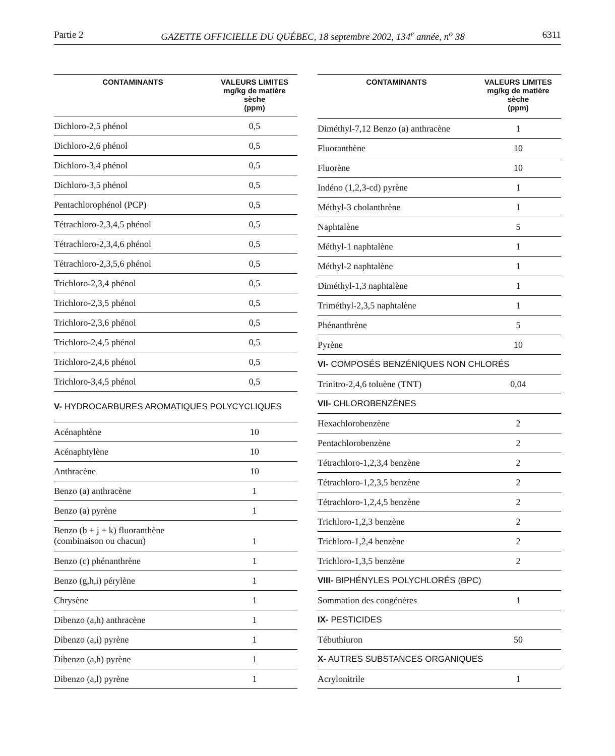Partie 2 GAZETTE OFFICIELLE DU QUÉBEC, 18 septembre 2002, 134<sup>e</sup> année, n<sup>o</sup> 38 6311
| CONTAMINANTS | VALEURS LIMITES mg/kg de matière sèche (ppm) |
| --- | --- |
| Dichloro-2,5 phénol | 0,5 |
| Dichloro-2,6 phénol | 0,5 |
| Dichloro-3,4 phénol | 0,5 |
| Dichloro-3,5 phénol | 0,5 |
| Pentachlorophénol (PCP) | 0,5 |
| Tétrachloro-2,3,4,5 phénol | 0,5 |
| Tétrachloro-2,3,4,6 phénol | 0,5 |
| Tétrachloro-2,3,5,6 phénol | 0,5 |
| Trichloro-2,3,4 phénol | 0,5 |
| Trichloro-2,3,5 phénol | 0,5 |
| Trichloro-2,3,6 phénol | 0,5 |
| Trichloro-2,4,5 phénol | 0,5 |
| Trichloro-2,4,6 phénol | 0,5 |
| Trichloro-3,4,5 phénol | 0,5 |
| V- HYDROCARBURES AROMATIQUES POLYCYCLIQUES | |
| Acénaphtène | 10 |
| Acénaphtylène | 10 |
| Anthracène | 10 |
| Benzo (a) anthracène | 1 |
| Benzo (a) pyrène | 1 |
| Benzo (b + j + k) fluoranthène (combinaison ou chacun) | 1 |
| Benzo (c) phénanthrène | 1 |
| Benzo (g,h,i) pérylène | 1 |
| Chrysène | 1 |
| Dibenzo (a,h) anthracène | 1 |
| Dibenzo (a,i) pyrène | 1 |
| Dibenzo (a,h) pyrène | 1 |
| Dibenzo (a,l) pyrène | 1 |
| CONTAMINANTS | VALEURS LIMITES mg/kg de matière sèche (ppm) |
| --- | --- |
| Diméthyl-7,12 Benzo (a) anthracène | 1 |
| Fluoranthène | 10 |
| Fluorène | 10 |
| Indéno (1,2,3-cd) pyrène | 1 |
| Méthyl-3 cholanthrène | 1 |
| Naphtalène | 5 |
| Méthyl-1 naphtalène | 1 |
| Méthyl-2 naphtalène | 1 |
| Diméthyl-1,3 naphtalène | 1 |
| Triméthyl-2,3,5 naphtalène | 1 |
| Phénanthrène | 5 |
| Pyrène | 10 |
| VI- COMPOSÉS BENZÉNIQUES NON CHLORÉS | |
| Trinitro-2,4,6 toluène (TNT) | 0,04 |
| VII- CHLOROBENZÈNES | |
| Hexachlorobenzène | 2 |
| Pentachlorobenzène | 2 |
| Tétrachloro-1,2,3,4 benzène | 2 |
| Tétrachloro-1,2,3,5 benzène | 2 |
| Tétrachloro-1,2,4,5 benzène | 2 |
| Trichloro-1,2,3 benzène | 2 |
| Trichloro-1,2,4 benzène | 2 |
| Trichloro-1,3,5 benzène | 2 |
| VIII- BIPHÉNYLES POLYCHLORÉS (BPC) | |
| Sommation des congénères | 1 |
| IX- PESTICIDES | |
| Tébuthiuron | 50 |
| X- AUTRES SUBSTANCES ORGANIQUES | |
| Acrylonitrile | 1 |